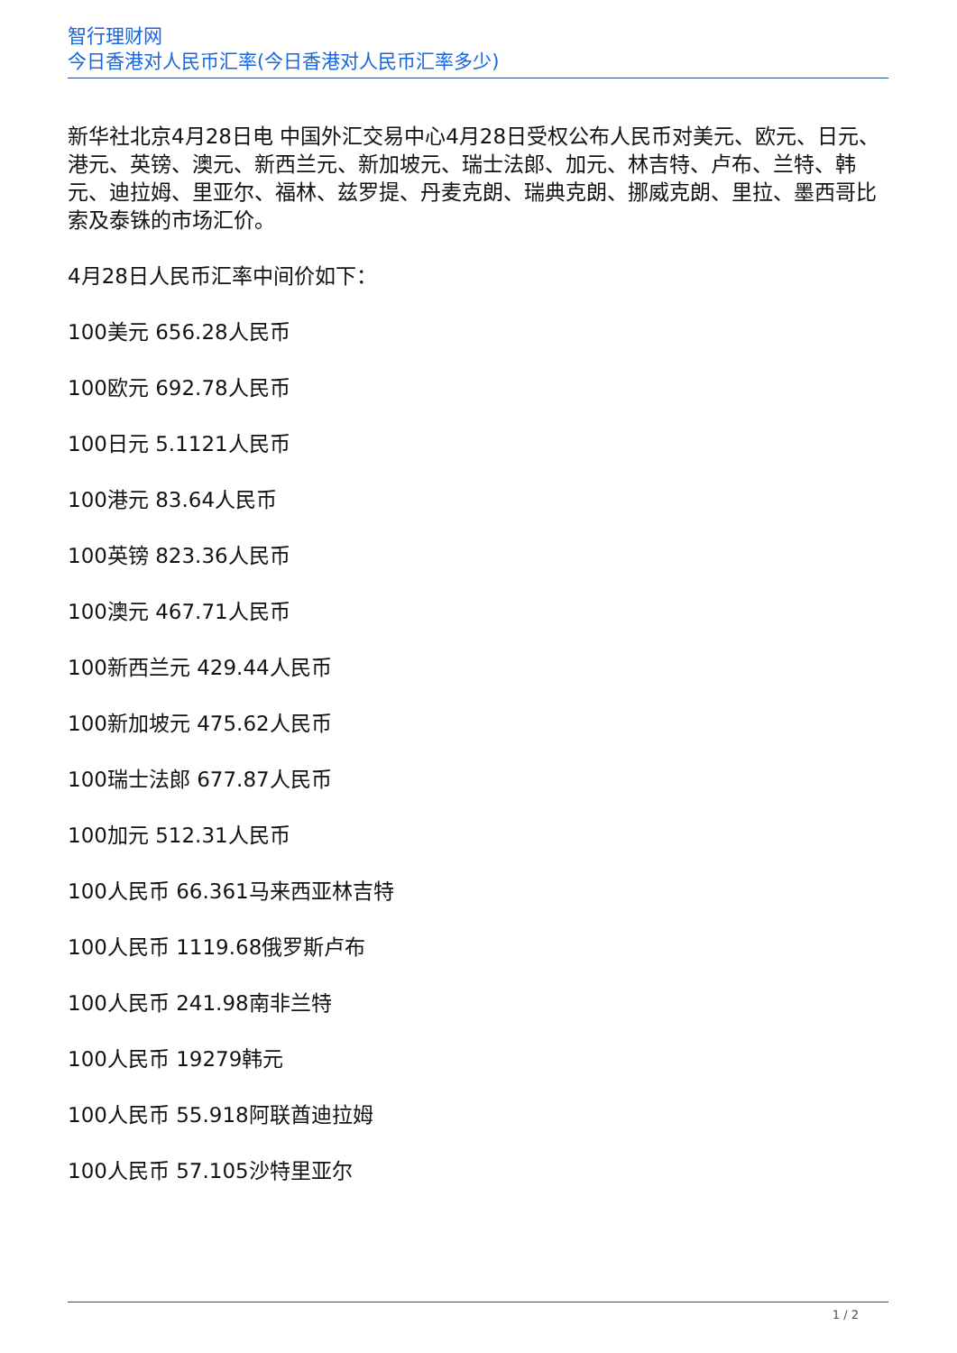智行理财网
今日香港对人民币汇率(今日香港对人民币汇率多少)
新华社北京4月28日电 中国外汇交易中心4月28日受权公布人民币对美元、欧元、日元、港元、英镑、澳元、新西兰元、新加坡元、瑞士法郎、加元、林吉特、卢布、兰特、韩元、迪拉姆、里亚尔、福林、兹罗提、丹麦克朗、瑞典克朗、挪威克朗、里拉、墨西哥比索及泰铢的市场汇价。
4月28日人民币汇率中间价如下：
100美元 656.28人民币
100欧元 692.78人民币
100日元 5.1121人民币
100港元 83.64人民币
100英镑 823.36人民币
100澳元 467.71人民币
100新西兰元 429.44人民币
100新加坡元 475.62人民币
100瑞士法郎 677.87人民币
100加元 512.31人民币
100人民币 66.361马来西亚林吉特
100人民币 1119.68俄罗斯卢布
100人民币 241.98南非兰特
100人民币 19279韩元
100人民币 55.918阿联酋迪拉姆
100人民币 57.105沙特里亚尔
1 / 2